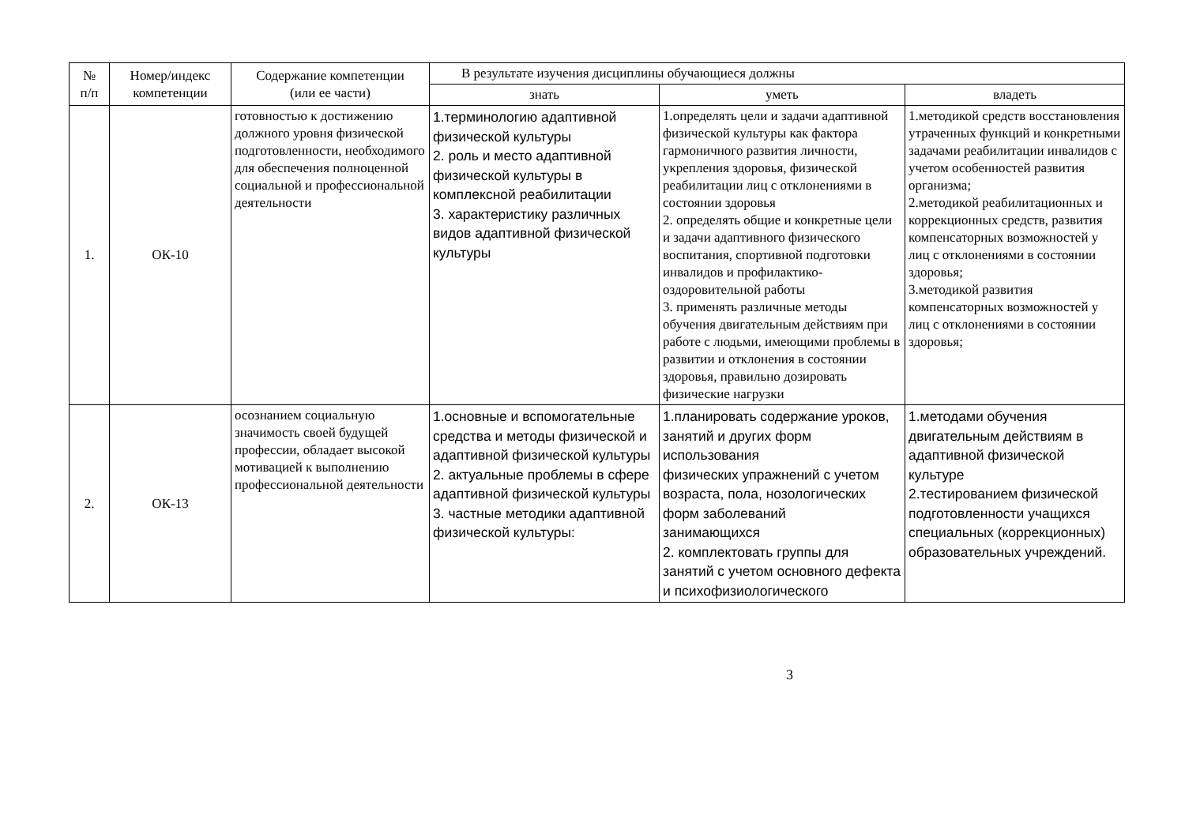| № п/п | Номер/индекс компетенции | Содержание компетенции (или ее части) | В результате изучения дисциплины обучающиеся должны | | |
| --- | --- | --- | --- | --- | --- |
| | | | знать | уметь | владеть |
| 1. | ОК-10 | готовностью к достижению должного уровня физической подготовленности, необходимого для обеспечения полноценной социальной и профессиональной деятельности | 1.терминологию адаптивной физической культуры 2. роль и место адаптивной физической культуры в комплексной реабилитации 3. характеристику различных видов адаптивной физической культуры | 1.определять цели и задачи адаптивной физической культуры как фактора гармоничного развития личности, укрепления здоровья, физической реабилитации лиц с отклонениями в состоянии здоровья 2. определять общие и конкретные цели и задачи адаптивного физического воспитания, спортивной подготовки инвалидов и профилактико-оздоровительной работы 3. применять различные методы обучения двигательным действиям при работе с людьми, имеющими проблемы в развитии и отклонения в состоянии здоровья, правильно дозировать физические нагрузки | 1.методикой средств восстановления утраченных функций и конкретными задачами реабилитации инвалидов с учетом особенностей развития организма; 2.методикой реабилитационных и коррекционных средств, развития компенсаторных возможностей у лиц с отклонениями в состоянии здоровья; 3.методикой развития компенсаторных возможностей у лиц с отклонениями в состоянии здоровья; |
| 2. | ОК-13 | осознанием социальную значимость своей будущей профессии, обладает высокой мотивацией к выполнению профессиональной деятельности | 1.основные и вспомогательные средства и методы физической и адаптивной физической культуры 2. актуальные проблемы в сфере адаптивной физической культуры 3. частные методики адаптивной физической культуры: | 1.планировать содержание уроков, занятий и других форм использования физических упражнений с учетом возраста, пола, нозологических форм заболеваний занимающихся 2. комплектовать группы для занятий с учетом основного дефекта и психофизиологического | 1.методами обучения двигательным действиям в адаптивной физической культуре 2.тестированием физической подготовленности учащихся специальных (коррекционных) образовательных учреждений. |
3